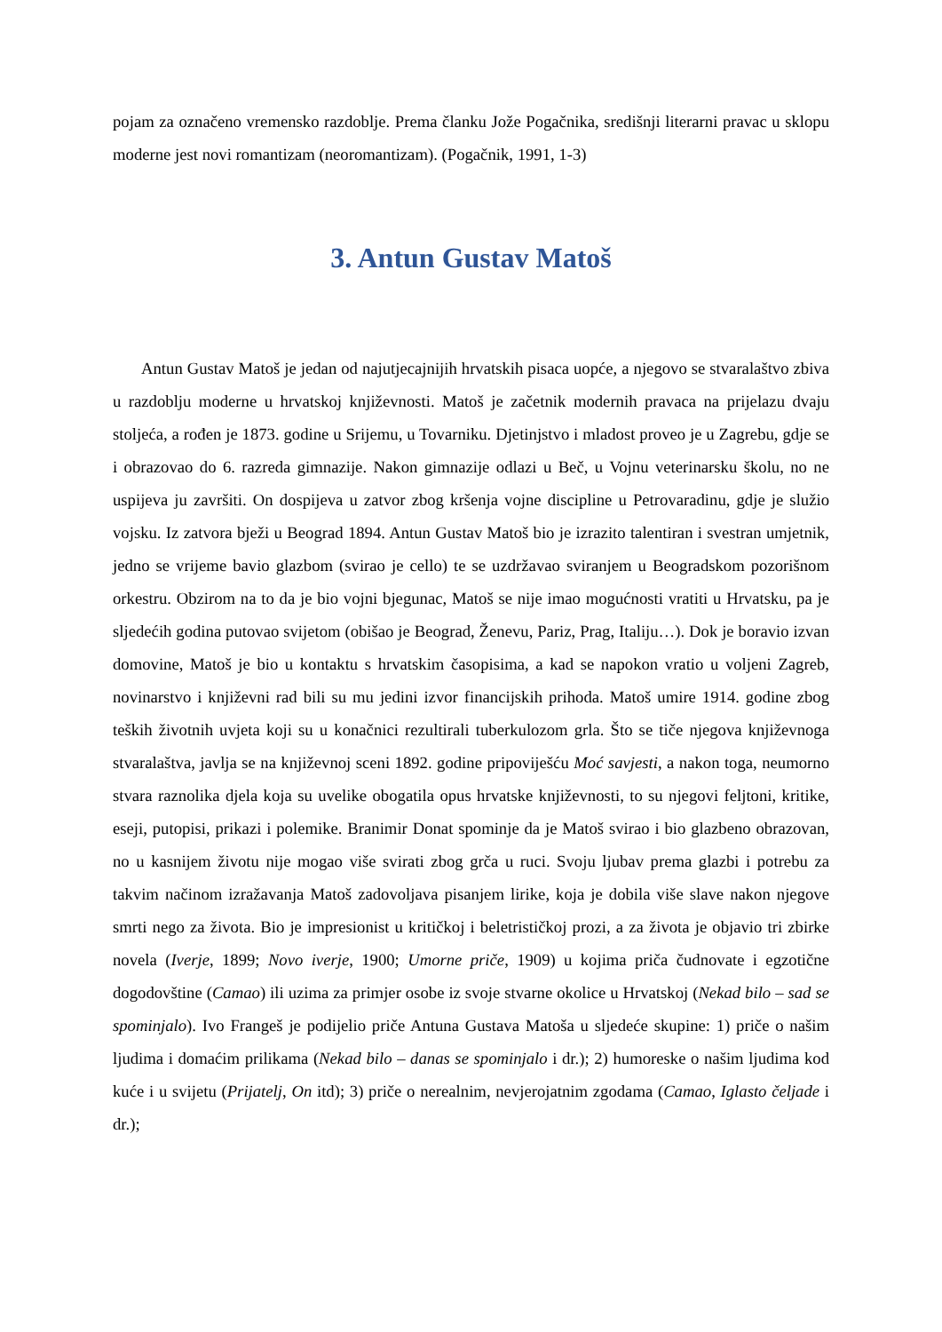pojam za označeno vremensko razdoblje. Prema članku Jože Pogačnika, središnji literarni pravac u sklopu moderne jest novi romantizam (neoromantizam). (Pogačnik, 1991, 1-3)
3. Antun Gustav Matoš
Antun Gustav Matoš je jedan od najutjecajnijih hrvatskih pisaca uopće, a njegovo se stvaralaštvo zbiva u razdoblju moderne u hrvatskoj književnosti. Matoš je začetnik modernih pravaca na prijelazu dvaju stoljeća, a rođen je 1873. godine u Srijemu, u Tovarniku. Djetinjstvo i mladost proveo je u Zagrebu, gdje se i obrazovao do 6. razreda gimnazije. Nakon gimnazije odlazi u Beč, u Vojnu veterinarsku školu, no ne uspijeva ju završiti. On dospijeva u zatvor zbog kršenja vojne discipline u Petrovaradinu, gdje je služio vojsku. Iz zatvora bježi u Beograd 1894. Antun Gustav Matoš bio je izrazito talentiran i svestran umjetnik, jedno se vrijeme bavio glazbom (svirao je cello) te se uzdržavao sviranjem u Beogradskom pozorišnom orkestru. Obzirom na to da je bio vojni bjegunac, Matoš se nije imao mogućnosti vratiti u Hrvatsku, pa je sljedećih godina putovao svijetom (obišao je Beograd, Ženevu, Pariz, Prag, Italiju…). Dok je boravio izvan domovine, Matoš je bio u kontaktu s hrvatskim časopisima, a kad se napokon vratio u voljeni Zagreb, novinarstvo i književni rad bili su mu jedini izvor financijskih prihoda. Matoš umire 1914. godine zbog teških životnih uvjeta koji su u konačnici rezultirali tuberkulozom grla. Što se tiče njegova književnoga stvaralaštva, javlja se na književnoj sceni 1892. godine pripoviješću Moć savjesti, a nakon toga, neumorno stvara raznolika djela koja su uvelike obogatila opus hrvatske književnosti, to su njegovi feljtoni, kritike, eseji, putopisi, prikazi i polemike. Branimir Donat spominje da je Matoš svirao i bio glazbeno obrazovan, no u kasnijem životu nije mogao više svirati zbog grča u ruci. Svoju ljubav prema glazbi i potrebu za takvim načinom izražavanja Matoš zadovoljava pisanjem lirike, koja je dobila više slave nakon njegove smrti nego za života. Bio je impresionist u kritičkoj i beletrističkoj prozi, a za života je objavio tri zbirke novela (Iverje, 1899; Novo iverje, 1900; Umorne priče, 1909) u kojima priča čudnovate i egzotične dogodovštine (Camao) ili uzima za primjer osobe iz svoje stvarne okolice u Hrvatskoj (Nekad bilo – sad se spominjalo). Ivo Frangeš je podijelio priče Antuna Gustava Matoša u sljedeće skupine: 1) priče o našim ljudima i domaćim prilikama (Nekad bilo – danas se spominjalo i dr.); 2) humoreske o našim ljudima kod kuće i u svijetu (Prijatelj, On itd); 3) priče o nerealnim, nevjerojatnim zgodama (Camao, Iglasto čeljade i dr.);